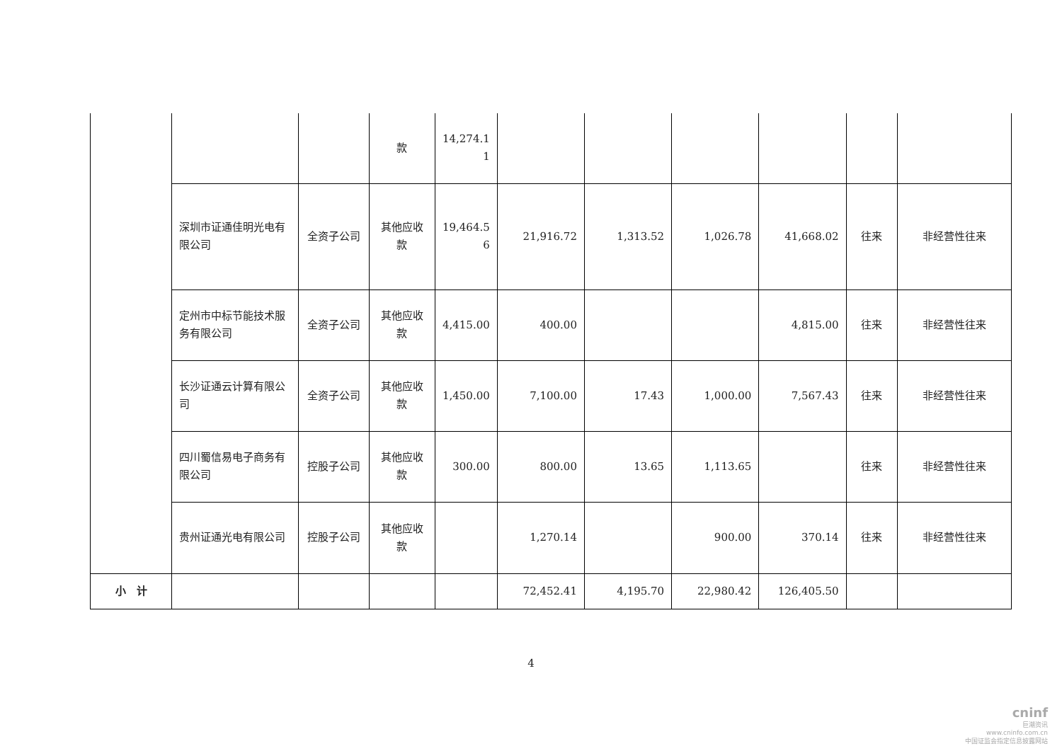| | | | 款 | 14,274.1 1 | | | | | | |
| | 深圳市证通佳明光电有限公司 | 全资子公司 | 其他应收款 | 19,464.5 6 | 21,916.72 | 1,313.52 | 1,026.78 | 41,668.02 | 往来 | 非经营性往来 |
| | 定州市中标节能技术服务有限公司 | 全资子公司 | 其他应收款 | 4,415.00 | 400.00 | | | 4,815.00 | 往来 | 非经营性往来 |
| | 长沙证通云计算有限公司 | 全资子公司 | 其他应收款 | 1,450.00 | 7,100.00 | 17.43 | 1,000.00 | 7,567.43 | 往来 | 非经营性往来 |
| | 四川蜀信易电子商务有限公司 | 控股子公司 | 其他应收款 | 300.00 | 800.00 | 13.65 | 1,113.65 | | 往来 | 非经营性往来 |
| | 贵州证通光电有限公司 | 控股子公司 | 其他应收款 | | 1,270.14 | | 900.00 | 370.14 | 往来 | 非经营性往来 |
| 小 计 | | | | | 72,452.41 | 4,195.70 | 22,980.42 | 126,405.50 | | |
4
cninf
巨潮资讯
www.cninfo.com.cn
中国证监会指定信息披露网站